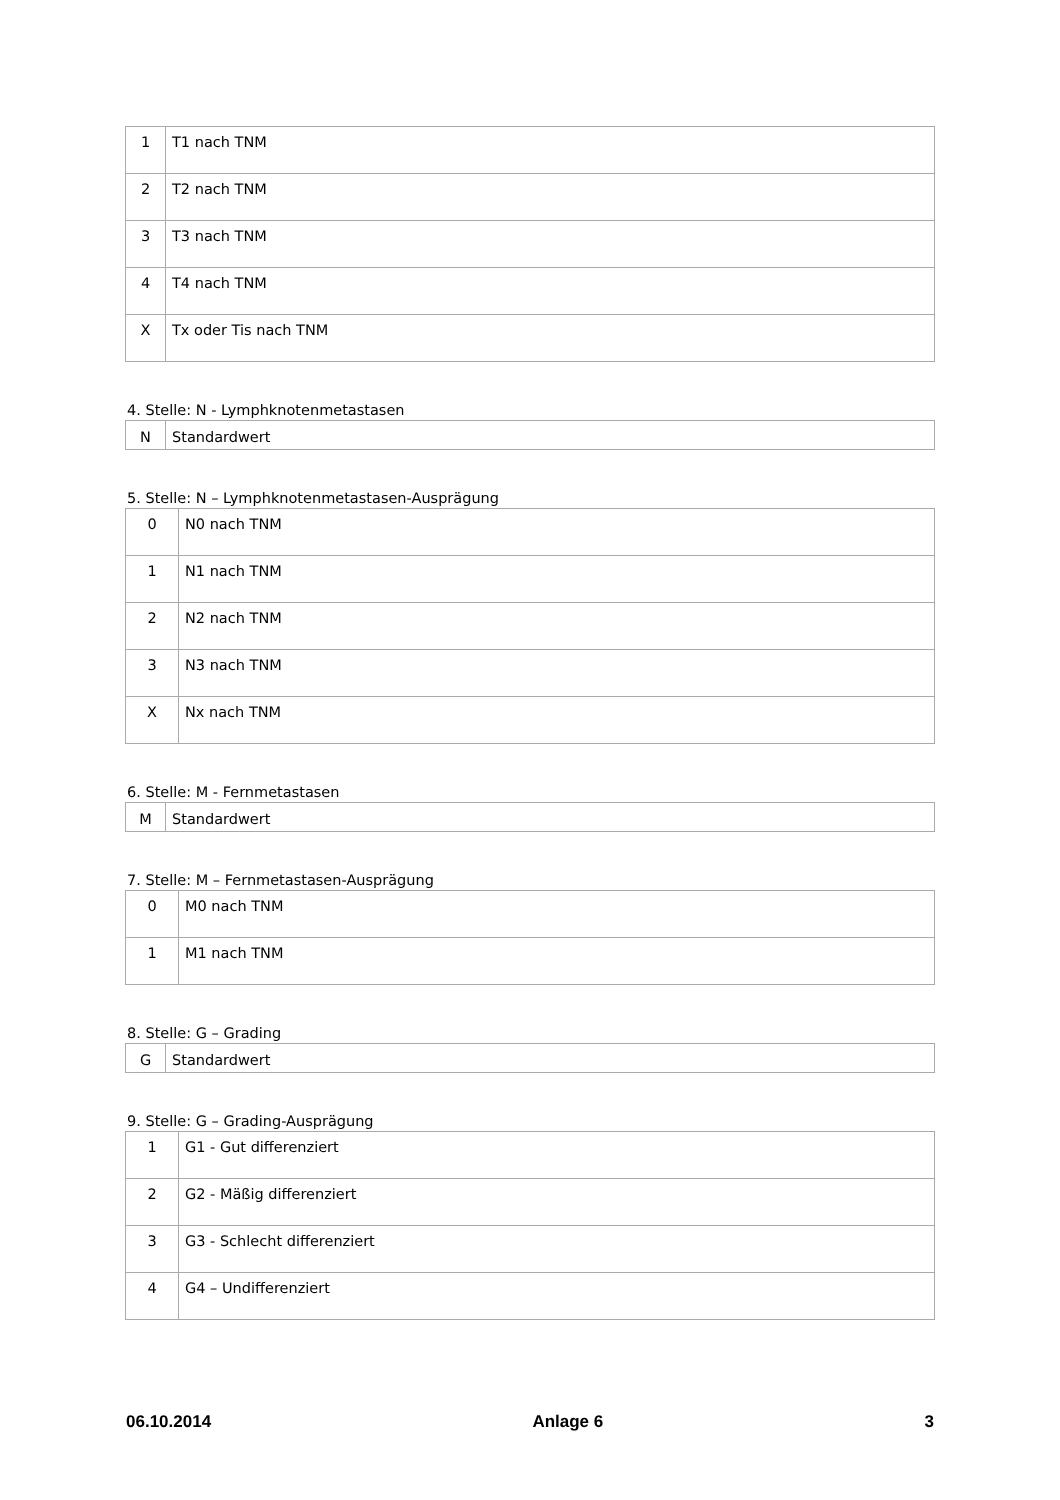| 1 | T1 nach TNM |
| 2 | T2 nach TNM |
| 3 | T3 nach TNM |
| 4 | T4 nach TNM |
| X | Tx oder Tis nach TNM |
4. Stelle: N - Lymphknotenmetastasen
| N | Standardwert |
5. Stelle: N – Lymphknotenmetastasen-Ausprägung
| 0 | N0 nach TNM |
| 1 | N1 nach TNM |
| 2 | N2 nach TNM |
| 3 | N3 nach TNM |
| X | Nx nach TNM |
6. Stelle: M - Fernmetastasen
| M | Standardwert |
7. Stelle: M – Fernmetastasen-Ausprägung
| 0 | M0 nach TNM |
| 1 | M1 nach TNM |
8. Stelle: G – Grading
| G | Standardwert |
9. Stelle: G – Grading-Ausprägung
| 1 | G1 - Gut differenziert |
| 2 | G2 - Mäßig differenziert |
| 3 | G3 - Schlecht differenziert |
| 4 | G4 – Undifferenziert |
06.10.2014 Anlage 6 3